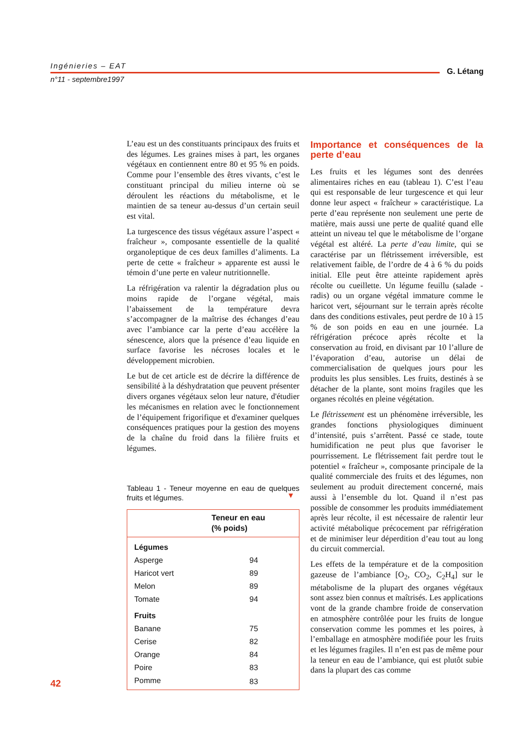Ingénieries – EAT
G. Létang
n°11 - septembre1997
L’eau est un des constituants principaux des fruits et des légumes. Les graines mises à part, les organes végétaux en contiennent entre 80 et 95 % en poids. Comme pour l’ensemble des êtres vivants, c’est le constituant principal du milieu interne où se déroulent les réactions du métabolisme, et le maintien de sa teneur au-dessus d’un certain seuil est vital.
La turgescence des tissus végétaux assure l’aspect « fraîcheur », composante essentielle de la qualité organoleptique de ces deux familles d’aliments. La perte de cette « fraîcheur » apparente est aussi le témoin d’une perte en valeur nutritionnelle.
La réfrigération va ralentir la dégradation plus ou moins rapide de l’organe végétal, mais l’abaissement de la température devra s’accompagner de la maîtrise des échanges d’eau avec l’ambiance car la perte d’eau accélère la sénescence, alors que la présence d’eau liquide en surface favorise les nécroses locales et le développement microbien.
Le but de cet article est de décrire la différence de sensibilité à la déshydratation que peuvent présenter divers organes végétaux selon leur nature, d'étudier les mécanismes en relation avec le fonctionnement de l’équipement frigorifique et d'examiner quelques conséquences pratiques pour la gestion des moyens de la chaîne du froid dans la filière fruits et légumes.
Tableau 1 - Teneur moyenne en eau de quelques fruits et légumes.
▼
| | Teneur en eau (% poids) |
| --- | --- |
| Légumes | |
| Asperge | 94 |
| Haricot vert | 89 |
| Melon | 89 |
| Tomate | 94 |
| Fruits | |
| Banane | 75 |
| Cerise | 82 |
| Orange | 84 |
| Poire | 83 |
| Pomme | 83 |
Importance et conséquences de la perte d’eau
Les fruits et les légumes sont des denrées alimentaires riches en eau (tableau 1). C’est l’eau qui est responsable de leur turgescence et qui leur donne leur aspect « fraîcheur » caractéristique. La perte d’eau représente non seulement une perte de matière, mais aussi une perte de qualité quand elle atteint un niveau tel que le métabolisme de l’organe végétal est altéré. La perte d’eau limite, qui se caractérise par un flétrissement irréversible, est relativement faible, de l’ordre de 4 à 6 % du poids initial. Elle peut être atteinte rapidement après récolte ou cueillette. Un légume feuillu (salade - radis) ou un organe végétal immature comme le haricot vert, séjournant sur le terrain après récolte dans des conditions estivales, peut perdre de 10 à 15 % de son poids en eau en une journée. La réfrigération précoce après récolte et la conservation au froid, en divisant par 10 l’allure de l’évaporation d’eau, autorise un délai de commercialisation de quelques jours pour les produits les plus sensibles. Les fruits, destinés à se détacher de la plante, sont moins fragiles que les organes récoltés en pleine végétation.
Le flétrissement est un phénomène irréversible, les grandes fonctions physiologiques diminuent d’intensité, puis s’arrêtent. Passé ce stade, toute humidification ne peut plus que favoriser le pourrissement. Le flétrissement fait perdre tout le potentiel « fraîcheur », composante principale de la qualité commerciale des fruits et des légumes, non seulement au produit directement concerné, mais aussi à l’ensemble du lot. Quand il n’est pas possible de consommer les produits immédiatement après leur récolte, il est nécessaire de ralentir leur activité métabolique précocement par réfrigération et de minimiser leur déperdition d’eau tout au long du circuit commercial.
Les effets de la température et de la composition gazeuse de l’ambiance [O<sub>2</sub>, CO<sub>2</sub>, C<sub>2</sub>H<sub>4</sub>] sur le métabolisme de la plupart des organes végétaux sont assez bien connus et maîtrisés. Les applications vont de la grande chambre froide de conservation en atmosphère contrôlée pour les fruits de longue conservation comme les pommes et les poires, à l’emballage en atmosphère modifiée pour les fruits et les légumes fragiles. Il n’en est pas de même pour la teneur en eau de l’ambiance, qui est plutôt subie dans la plupart des cas comme
42